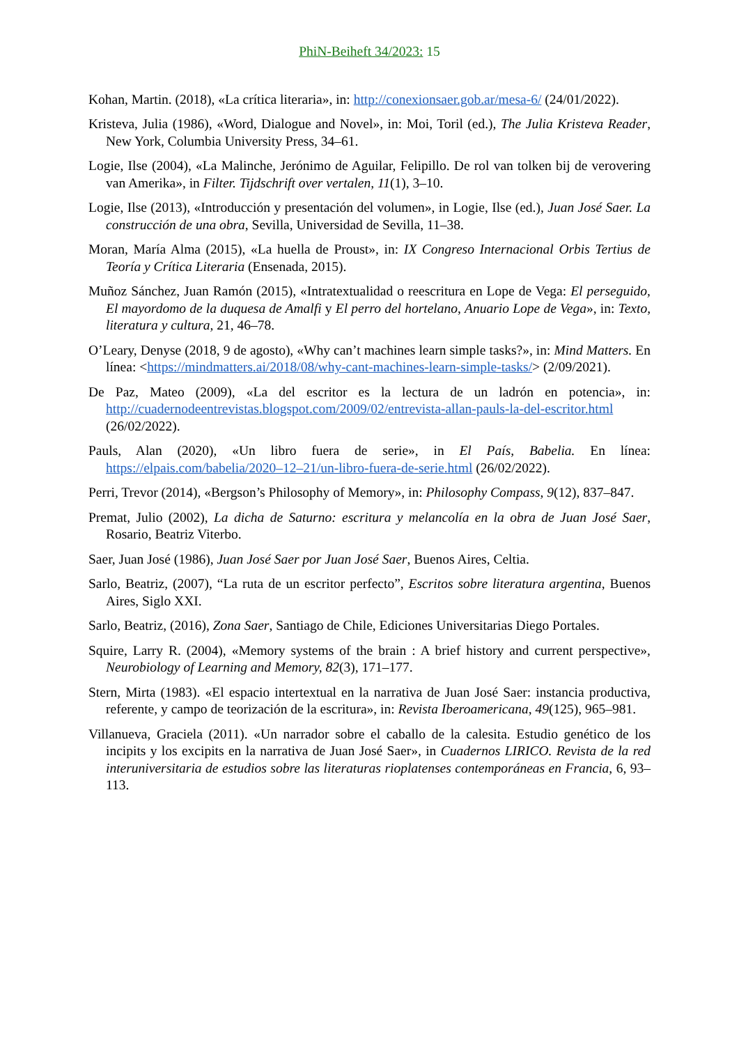PhiN-Beiheft 34/2023: 15
Kohan, Martin. (2018), «La crítica literaria», in: http://conexionsaer.gob.ar/mesa-6/ (24/01/2022).
Kristeva, Julia (1986), «Word, Dialogue and Novel», in: Moi, Toril (ed.), The Julia Kristeva Reader, New York, Columbia University Press, 34–61.
Logie, Ilse (2004), «La Malinche, Jerónimo de Aguilar, Felipillo. De rol van tolken bij de verovering van Amerika», in Filter. Tijdschrift over vertalen, 11(1), 3–10.
Logie, Ilse (2013), «Introducción y presentación del volumen», in Logie, Ilse (ed.), Juan José Saer. La construcción de una obra, Sevilla, Universidad de Sevilla, 11–38.
Moran, María Alma (2015), «La huella de Proust», in: IX Congreso Internacional Orbis Tertius de Teoría y Crítica Literaria (Ensenada, 2015).
Muñoz Sánchez, Juan Ramón (2015), «Intratextualidad o reescritura en Lope de Vega: El perseguido, El mayordomo de la duquesa de Amalfi y El perro del hortelano, Anuario Lope de Vega», in: Texto, literatura y cultura, 21, 46–78.
O’Leary, Denyse (2018, 9 de agosto), «Why can’t machines learn simple tasks?», in: Mind Matters. En línea: <https://mindmatters.ai/2018/08/why-cant-machines-learn-simple-tasks/> (2/09/2021).
De Paz, Mateo (2009), «La del escritor es la lectura de un ladrón en potencia», in: http://cuadernodeentrevistas.blogspot.com/2009/02/entrevista-allan-pauls-la-del-escritor.html (26/02/2022).
Pauls, Alan (2020), «Un libro fuera de serie», in El País, Babelia. En línea: https://elpais.com/babelia/2020–12–21/un-libro-fuera-de-serie.html (26/02/2022).
Perri, Trevor (2014), «Bergson’s Philosophy of Memory», in: Philosophy Compass, 9(12), 837–847.
Premat, Julio (2002), La dicha de Saturno: escritura y melancolía en la obra de Juan José Saer, Rosario, Beatriz Viterbo.
Saer, Juan José (1986), Juan José Saer por Juan José Saer, Buenos Aires, Celtia.
Sarlo, Beatriz, (2007), “La ruta de un escritor perfecto”, Escritos sobre literatura argentina, Buenos Aires, Siglo XXI.
Sarlo, Beatriz, (2016), Zona Saer, Santiago de Chile, Ediciones Universitarias Diego Portales.
Squire, Larry R. (2004), «Memory systems of the brain : A brief history and current perspective», Neurobiology of Learning and Memory, 82(3), 171–177.
Stern, Mirta (1983). «El espacio intertextual en la narrativa de Juan José Saer: instancia productiva, referente, y campo de teorización de la escritura», in: Revista Iberoamericana, 49(125), 965–981.
Villanueva, Graciela (2011). «Un narrador sobre el caballo de la calesita. Estudio genético de los incipits y los excipits en la narrativa de Juan José Saer», in Cuadernos LIRICO. Revista de la red interuniversitaria de estudios sobre las literaturas rioplatenses contemporáneas en Francia, 6, 93–113.